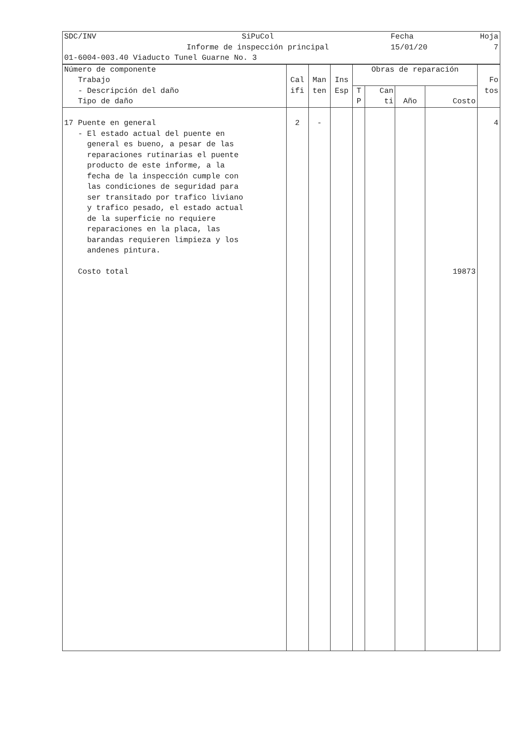| SDC/INV | SiPuCol | Fecha | Hoja |
| | Informe de inspección principal | 15/01/20 | 7 |
| 01-6004-003.40 Viaducto Tunel Guarne No. 3 | | | |
| Número de componente Trabajo - Descripción del daño Tipo de daño | Cal ifi | Man ten | Ins Esp | Obras de reparación | | | | Fo tos |
| --- | --- | --- | --- | --- | --- | --- | --- | --- |
| | | | | T P | Can ti | Año | Costo | |
| 17 Puente en general - El estado actual del puente en general es bueno, a pesar de las reparaciones rutinarias el puente producto de este informe, a la fecha de la inspección cumple con las condiciones de seguridad para ser transitado por trafico liviano y trafico pesado, el estado actual de la superficie no requiere reparaciones en la placa, las barandas requieren limpieza y los andenes pintura. Costo total | 2 | - | | | | | 19873 | 4 |